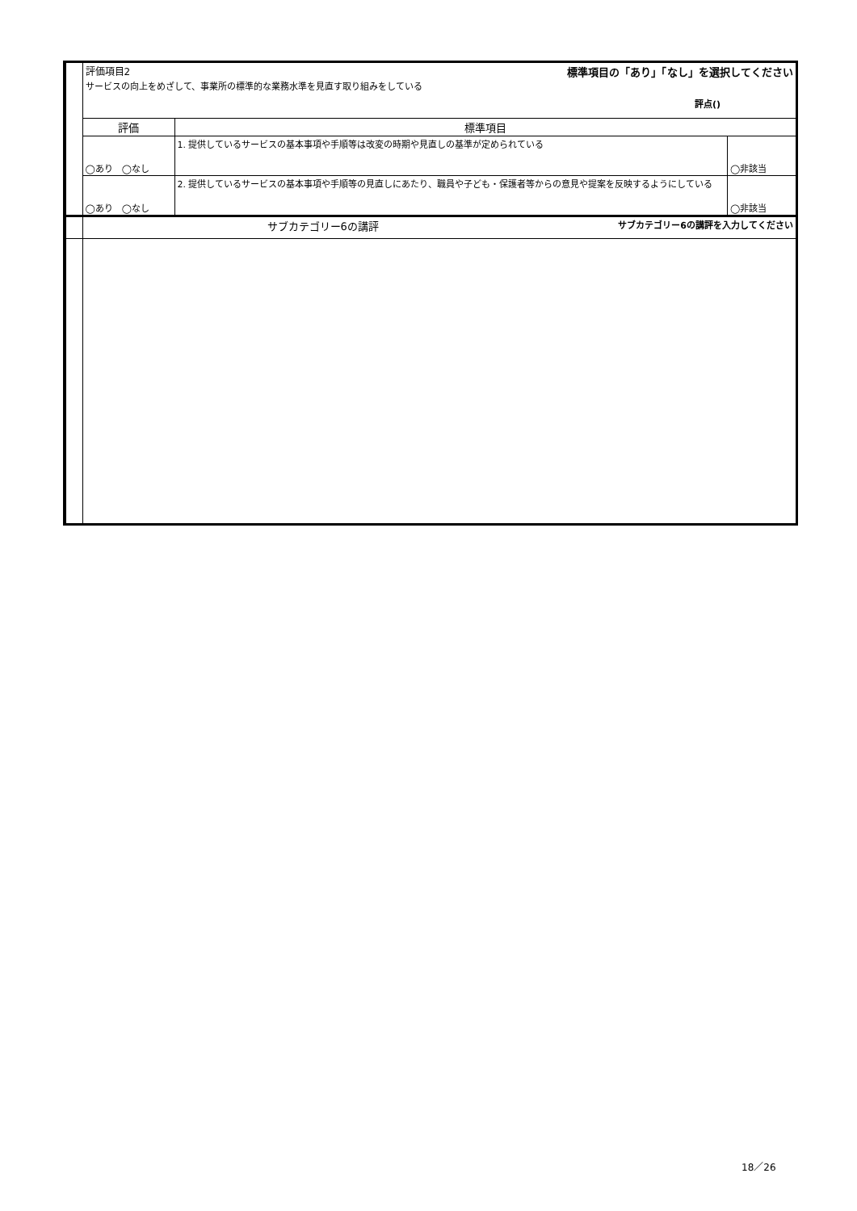| | 評価項目2 標準項目の「あり」「なし」を選択してください サービスの向上をめざして、事業所の標準的な業務水準を見直す取り組みをしている 評点() | | |
| | 評価 | 標準項目 | |
| | ◯あり ◯なし | 1. 提供しているサービスの基本事項や手順等は改変の時期や見直しの基準が定められている | ◯非該当 |
| | ◯あり ◯なし | 2. 提供しているサービスの基本事項や手順等の見直しにあたり、職員や子ども・保護者等からの意見や提案を反映するようにしている | ◯非該当 |
| | サブカテゴリー6の講評 サブカテゴリー6の講評を入力してください | | |
18／26